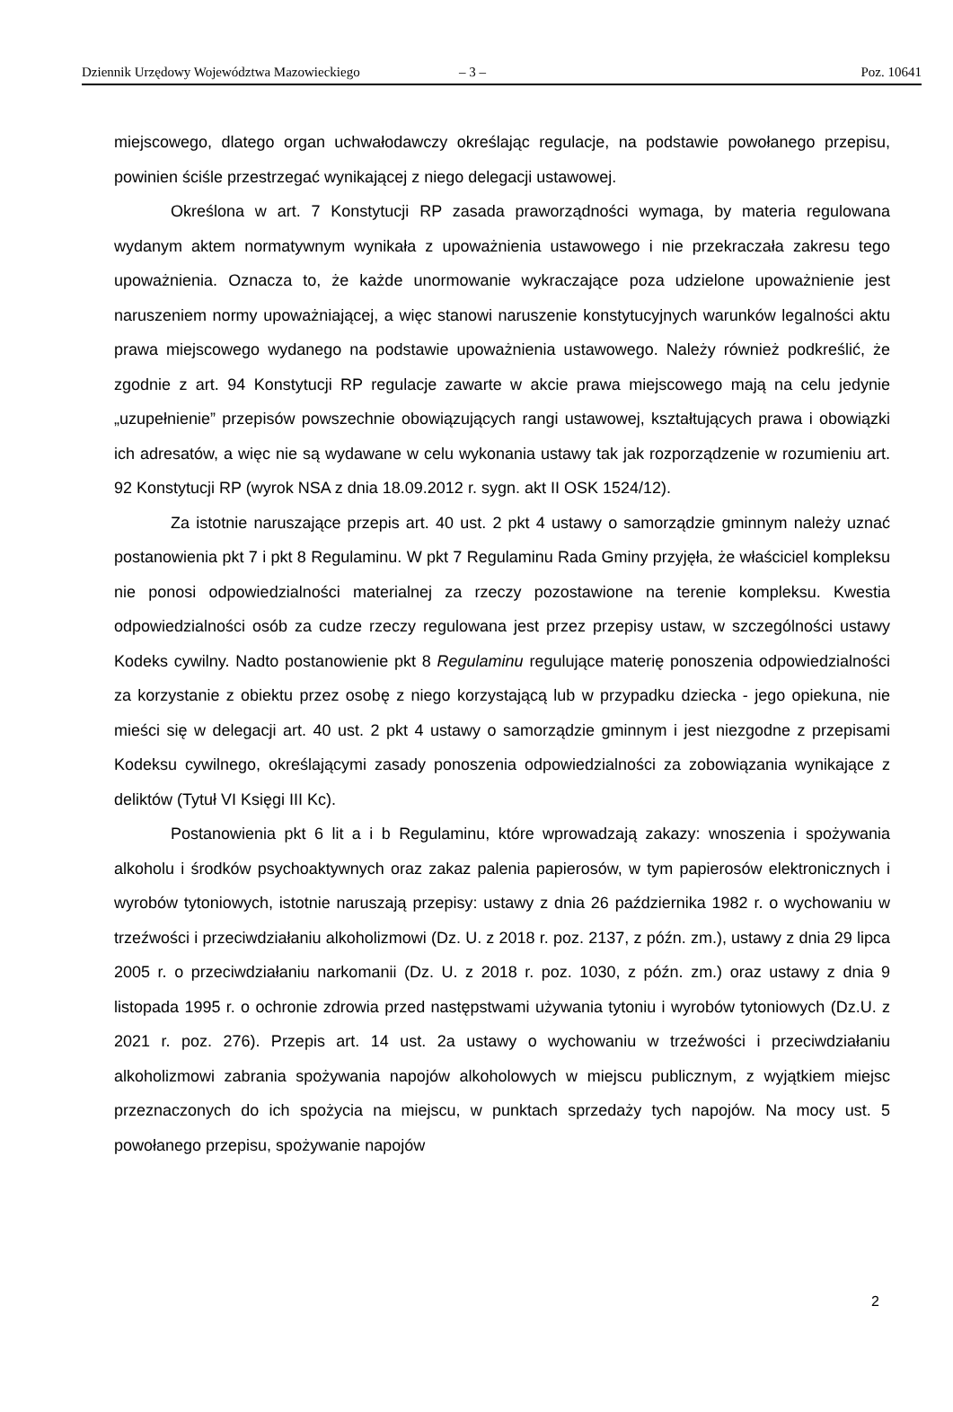Dziennik Urzędowy Województwa Mazowieckiego – 3 – Poz. 10641
miejscowego, dlatego organ uchwałodawczy określając regulacje, na podstawie powołanego przepisu, powinien ściśle przestrzegać wynikającej z niego delegacji ustawowej.
Określona w art. 7 Konstytucji RP zasada praworządności wymaga, by materia regulowana wydanym aktem normatywnym wynikała z upoważnienia ustawowego i nie przekraczała zakresu tego upoważnienia. Oznacza to, że każde unormowanie wykraczające poza udzielone upoważnienie jest naruszeniem normy upoważniającej, a więc stanowi naruszenie konstytucyjnych warunków legalności aktu prawa miejscowego wydanego na podstawie upoważnienia ustawowego. Należy również podkreślić, że zgodnie z art. 94 Konstytucji RP regulacje zawarte w akcie prawa miejscowego mają na celu jedynie „uzupełnienie” przepisów powszechnie obowiązujących rangi ustawowej, kształtujących prawa i obowiązki ich adresatów, a więc nie są wydawane w celu wykonania ustawy tak jak rozporządzenie w rozumieniu art. 92 Konstytucji RP (wyrok NSA z dnia 18.09.2012 r. sygn. akt II OSK 1524/12).
Za istotnie naruszające przepis art. 40 ust. 2 pkt 4 ustawy o samorządzie gminnym należy uznać postanowienia pkt 7 i pkt 8 Regulaminu. W pkt 7 Regulaminu Rada Gminy przyjęła, że właściciel kompleksu nie ponosi odpowiedzialności materialnej za rzeczy pozostawione na terenie kompleksu. Kwestia odpowiedzialności osób za cudze rzeczy regulowana jest przez przepisy ustaw, w szczególności ustawy Kodeks cywilny. Nadto postanowienie pkt 8 Regulaminu regulujące materię ponoszenia odpowiedzialności za korzystanie z obiektu przez osobę z niego korzystającą lub w przypadku dziecka - jego opiekuna, nie mieści się w delegacji art. 40 ust. 2 pkt 4 ustawy o samorządzie gminnym i jest niezgodne z przepisami Kodeksu cywilnego, określającymi zasady ponoszenia odpowiedzialności za zobowiązania wynikające z deliktów (Tytuł VI Księgi III Kc).
Postanowienia pkt 6 lit a i b Regulaminu, które wprowadzają zakazy: wnoszenia i spożywania alkoholu i środków psychoaktywnych oraz zakaz palenia papierosów, w tym papierosów elektronicznych i wyrobów tytoniowych, istotnie naruszają przepisy: ustawy z dnia 26 października 1982 r. o wychowaniu w trzeźwości i przeciwdziałaniu alkoholizmowi (Dz. U. z 2018 r. poz. 2137, z późn. zm.), ustawy z dnia 29 lipca 2005 r. o przeciwdziałaniu narkomanii (Dz. U. z 2018 r. poz. 1030, z późn. zm.) oraz ustawy z dnia 9 listopada 1995 r. o ochronie zdrowia przed następstwami używania tytoniu i wyrobów tytoniowych (Dz.U. z 2021 r. poz. 276). Przepis art. 14 ust. 2a ustawy o wychowaniu w trzeźwości i przeciwdziałaniu alkoholizmowi zabrania spożywania napojów alkoholowych w miejscu publicznym, z wyjątkiem miejsc przeznaczonych do ich spożycia na miejscu, w punktach sprzedaży tych napojów. Na mocy ust. 5 powołanego przepisu, spożywanie napojów
2